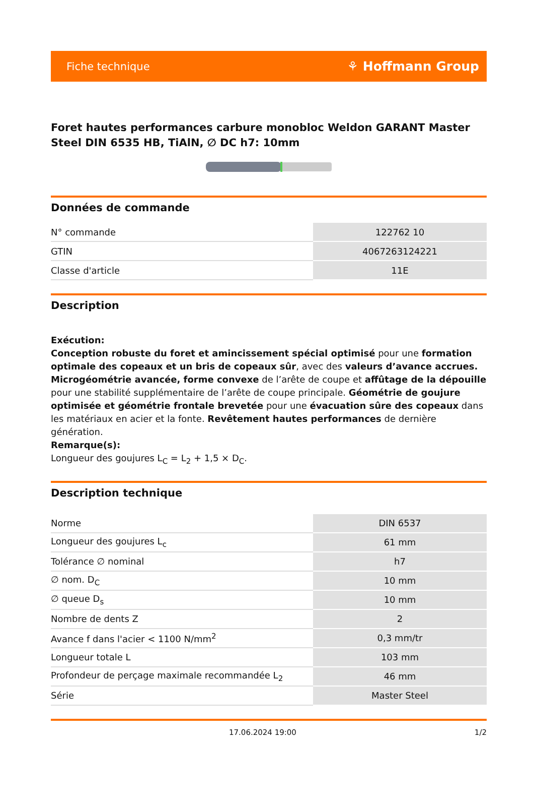Fiche technique ⚘ Hoffmann Group
Foret hautes performances carbure monobloc Weldon GARANT Master Steel DIN 6535 HB, TiAlN, ∅ DC h7: 10mm
Données de commande
| N° commande | 122762 10 |
| GTIN | 4067263124221 |
| Classe d'article | 11E |
Description
Exécution:
Conception robuste du foret et amincissement spécial optimisé pour une formation optimale des copeaux et un bris de copeaux sûr, avec des valeurs d’avance accrues. Microgéométrie avancée, forme convexe de l’arête de coupe et affûtage de la dépouille pour une stabilité supplémentaire de l’arête de coupe principale. Géométrie de goujure optimisée et géométrie frontale brevetée pour une évacuation sûre des copeaux dans les matériaux en acier et la fonte. Revêtement hautes performances de dernière génération.
Remarque(s):
Longueur des goujures L<sub>C</sub> = L<sub>2</sub> + 1,5 × D<sub>C</sub>.
Description technique
| Norme | DIN 6537 |
| Longueur des goujures L<sub>c</sub> | 61 mm |
| Tolérance ∅ nominal | h7 |
| ∅ nom. D<sub>C</sub> | 10 mm |
| ∅ queue D<sub>s</sub> | 10 mm |
| Nombre de dents Z | 2 |
| Avance f dans l'acier < 1100 N/mm<sup>2</sup> | 0,3 mm/tr |
| Longueur totale L | 103 mm |
| Profondeur de perçage maximale recommandée L<sub>2</sub> | 46 mm |
| Série | Master Steel |
17.06.2024 19:00 1/2